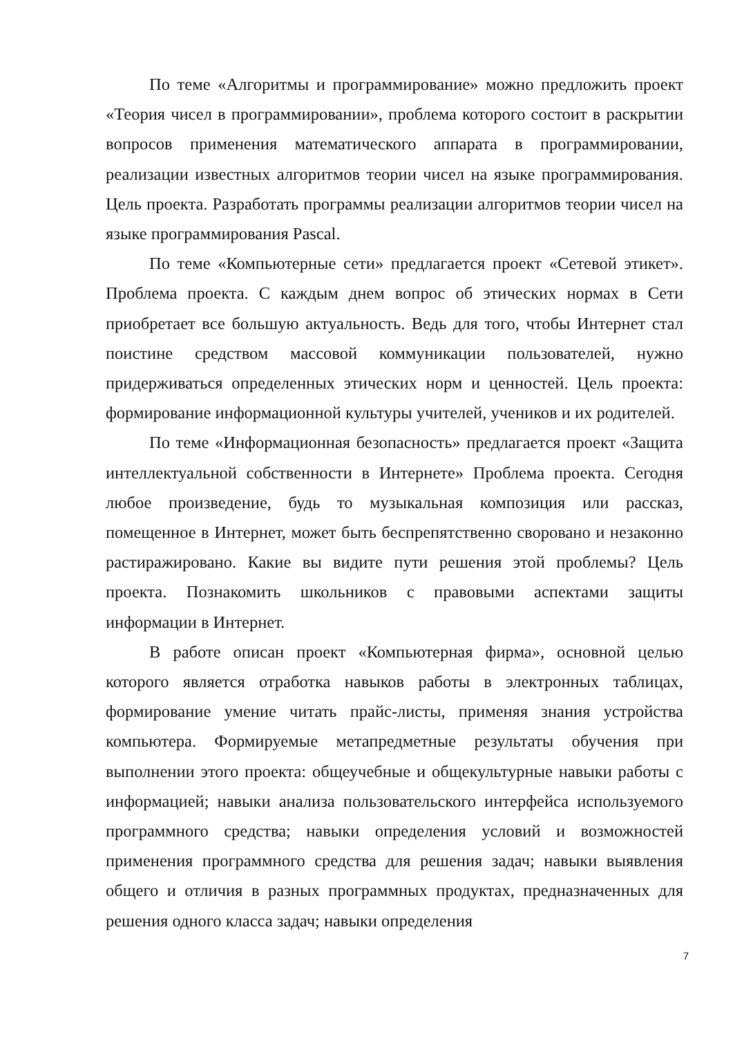По теме «Алгоритмы и программирование» можно предложить проект «Теория чисел в программировании», проблема которого состоит в раскрытии вопросов применения математического аппарата в программировании, реализации известных алгоритмов теории чисел на языке программирования. Цель проекта. Разработать программы реализации алгоритмов теории чисел на языке программирования Pascal.
По теме «Компьютерные сети» предлагается проект «Сетевой этикет». Проблема проекта. С каждым днем вопрос об этических нормах в Сети приобретает все большую актуальность. Ведь для того, чтобы Интернет стал поистине средством массовой коммуникации пользователей, нужно придерживаться определенных этических норм и ценностей. Цель проекта: формирование информационной культуры учителей, учеников и их родителей.
По теме «Информационная безопасность» предлагается проект «Защита интеллектуальной собственности в Интернете» Проблема проекта. Сегодня любое произведение, будь то музыкальная композиция или рассказ, помещенное в Интернет, может быть беспрепятственно своровано и незаконно растиражировано. Какие вы видите пути решения этой проблемы? Цель проекта. Познакомить школьников с правовыми аспектами защиты информации в Интернет.
В работе описан проект «Компьютерная фирма», основной целью которого является отработка навыков работы в электронных таблицах, формирование умение читать прайс-листы, применяя знания устройства компьютера. Формируемые метапредметные результаты обучения при выполнении этого проекта: общеучебные и общекультурные навыки работы с информацией; навыки анализа пользовательского интерфейса используемого программного средства; навыки определения условий и возможностей применения программного средства для решения задач; навыки выявления общего и отличия в разных программных продуктах, предназначенных для решения одного класса задач; навыки определения
7